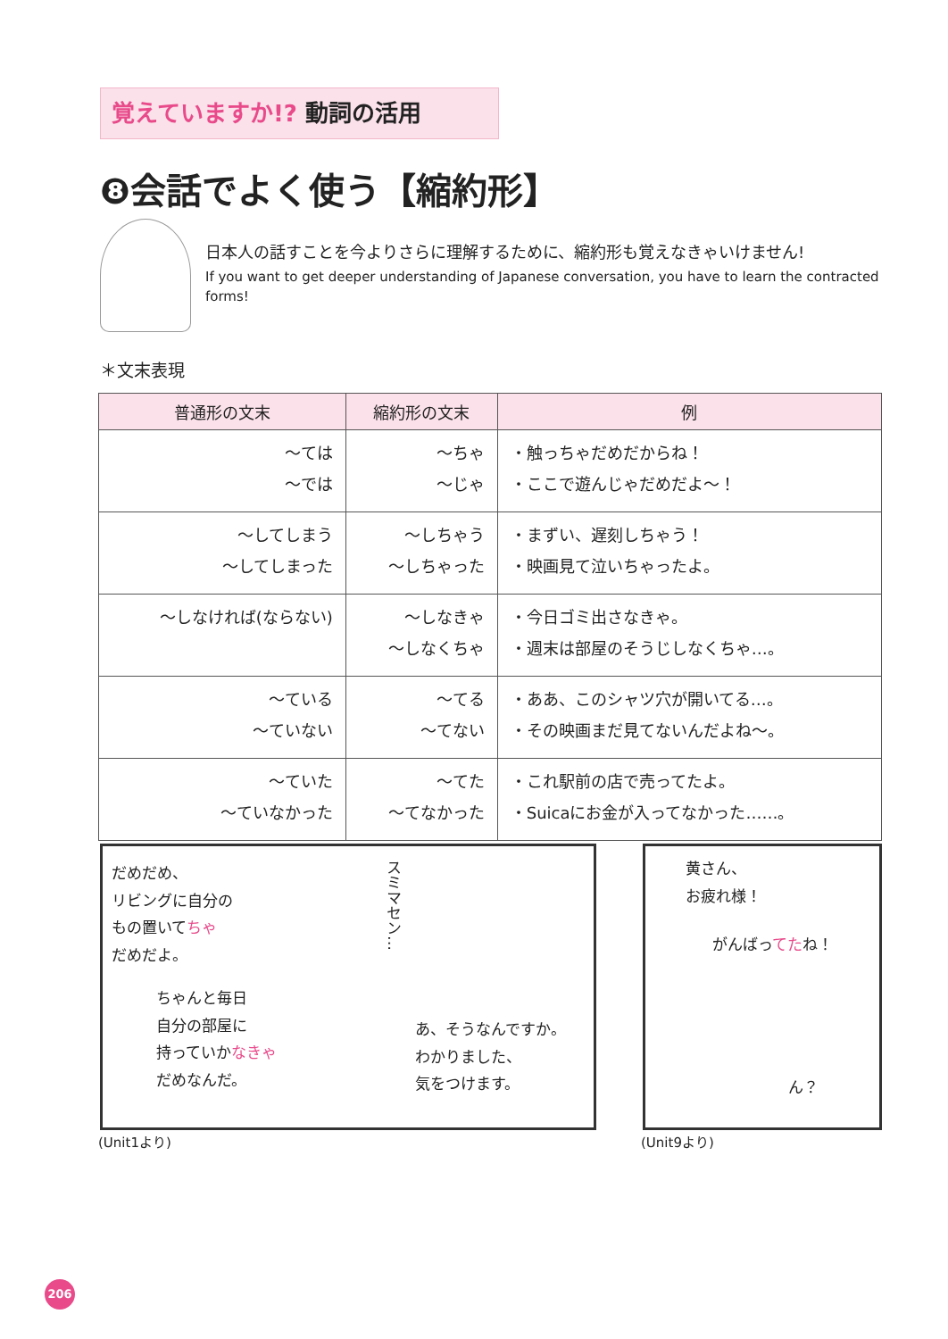覚えていますか!? 動詞の活用
❽会話でよく使う【縮約形】
日本人の話すことを今よりさらに理解するために、縮約形も覚えなきゃいけません!
If you want to get deeper understanding of Japanese conversation, you have to learn the contracted forms!
＊文末表現
| 普通形の文末 | 縮約形の文末 | 例 |
| --- | --- | --- |
| ～ては ～では | ～ちゃ ～じゃ | ・触っちゃだめだからね！ ・ここで遊んじゃだめだよ～！ |
| ～してしまう ～してしまった | ～しちゃう ～しちゃった | ・まずい、遅刻しちゃう！ ・映画見て泣いちゃったよ。 |
| ～しなければ(ならない) | ～しなきゃ ～しなくちゃ | ・今日ゴミ出さなきゃ。 ・週末は部屋のそうじしなくちゃ…。 |
| ～ている ～ていない | ～てる ～てない | ・ああ、このシャツ穴が開いてる…。 ・その映画まだ見てないんだよね～。 |
| ～ていた ～ていなかった | ～てた ～てなかった | ・これ駅前の店で売ってたよ。 ・Suicaにお金が入ってなかった……。 |
だめだめ、
リビングに自分の
もの置いてちゃ
だめだよ。
スミマセン…
ちゃんと毎日
自分の部屋に
持っていかなきゃ
だめなんだ。
あ、そうなんですか。
わかりました、
気をつけます。
黄さん、
お疲れ様！
がんばってたね！
ん？
(Unit1より) (Unit9より)
206